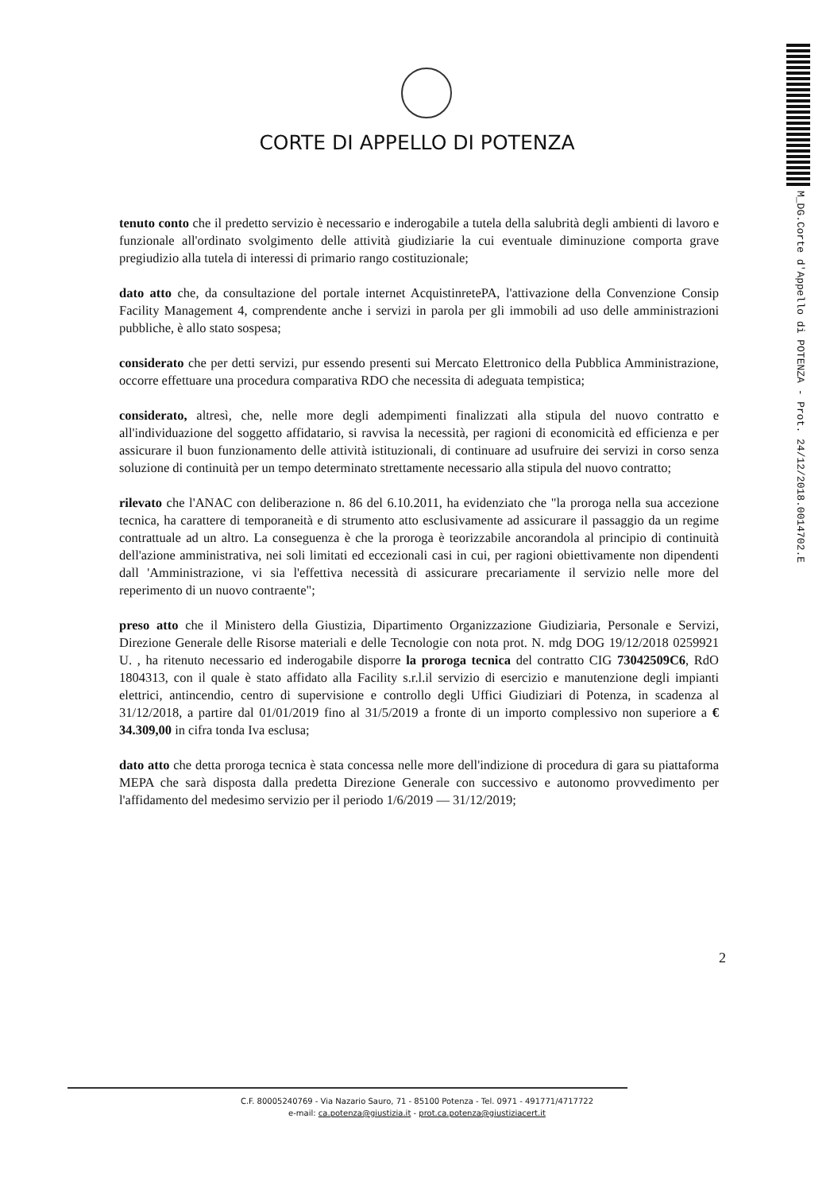CORTE DI APPELLO DI POTENZA
M_DG.Corte d'Appello di POTENZA - Prot. 24/12/2018.0014702.E
tenuto conto che il predetto servizio è necessario e inderogabile a tutela della salubrità degli ambienti di lavoro e funzionale all'ordinato svolgimento delle attività giudiziarie la cui eventuale diminuzione comporta grave pregiudizio alla tutela di interessi di primario rango costituzionale;
dato atto che, da consultazione del portale internet AcquistinretePA, l'attivazione della Convenzione Consip Facility Management 4, comprendente anche i servizi in parola per gli immobili ad uso delle amministrazioni pubbliche, è allo stato sospesa;
considerato che per detti servizi, pur essendo presenti sui Mercato Elettronico della Pubblica Amministrazione, occorre effettuare una procedura comparativa RDO che necessita di adeguata tempistica;
considerato, altresì, che, nelle more degli adempimenti finalizzati alla stipula del nuovo contratto e all'individuazione del soggetto affidatario, si ravvisa la necessità, per ragioni di economicità ed efficienza e per assicurare il buon funzionamento delle attività istituzionali, di continuare ad usufruire dei servizi in corso senza soluzione di continuità per un tempo determinato strettamente necessario alla stipula del nuovo contratto;
rilevato che l'ANAC con deliberazione n. 86 del 6.10.2011, ha evidenziato che "la proroga nella sua accezione tecnica, ha carattere di temporaneità e di strumento atto esclusivamente ad assicurare il passaggio da un regime contrattuale ad un altro. La conseguenza è che la proroga è teorizzabile ancorandola al principio di continuità dell'azione amministrativa, nei soli limitati ed eccezionali casi in cui, per ragioni obiettivamente non dipendenti dall 'Amministrazione, vi sia l'effettiva necessità di assicurare precariamente il servizio nelle more del reperimento di un nuovo contraente";
preso atto che il Ministero della Giustizia, Dipartimento Organizzazione Giudiziaria, Personale e Servizi, Direzione Generale delle Risorse materiali e delle Tecnologie con nota prot. N. mdg DOG 19/12/2018 0259921 U. , ha ritenuto necessario ed inderogabile disporre la proroga tecnica del contratto CIG 73042509C6, RdO 1804313, con il quale è stato affidato alla Facility s.r.l.il servizio di esercizio e manutenzione degli impianti elettrici, antincendio, centro di supervisione e controllo degli Uffici Giudiziari di Potenza, in scadenza al 31/12/2018, a partire dal 01/01/2019 fino al 31/5/2019 a fronte di un importo complessivo non superiore a € 34.309,00 in cifra tonda Iva esclusa;
dato atto che detta proroga tecnica è stata concessa nelle more dell'indizione di procedura di gara su piattaforma MEPA che sarà disposta dalla predetta Direzione Generale con successivo e autonomo provvedimento per l'affidamento del medesimo servizio per il periodo 1/6/2019 — 31/12/2019;
2
C.F. 80005240769 - Via Nazario Sauro, 71 - 85100 Potenza - Tel. 0971 - 491771/4717722
e-mail: ca.potenza@giustizia.it - prot.ca.potenza@giustiziacert.it